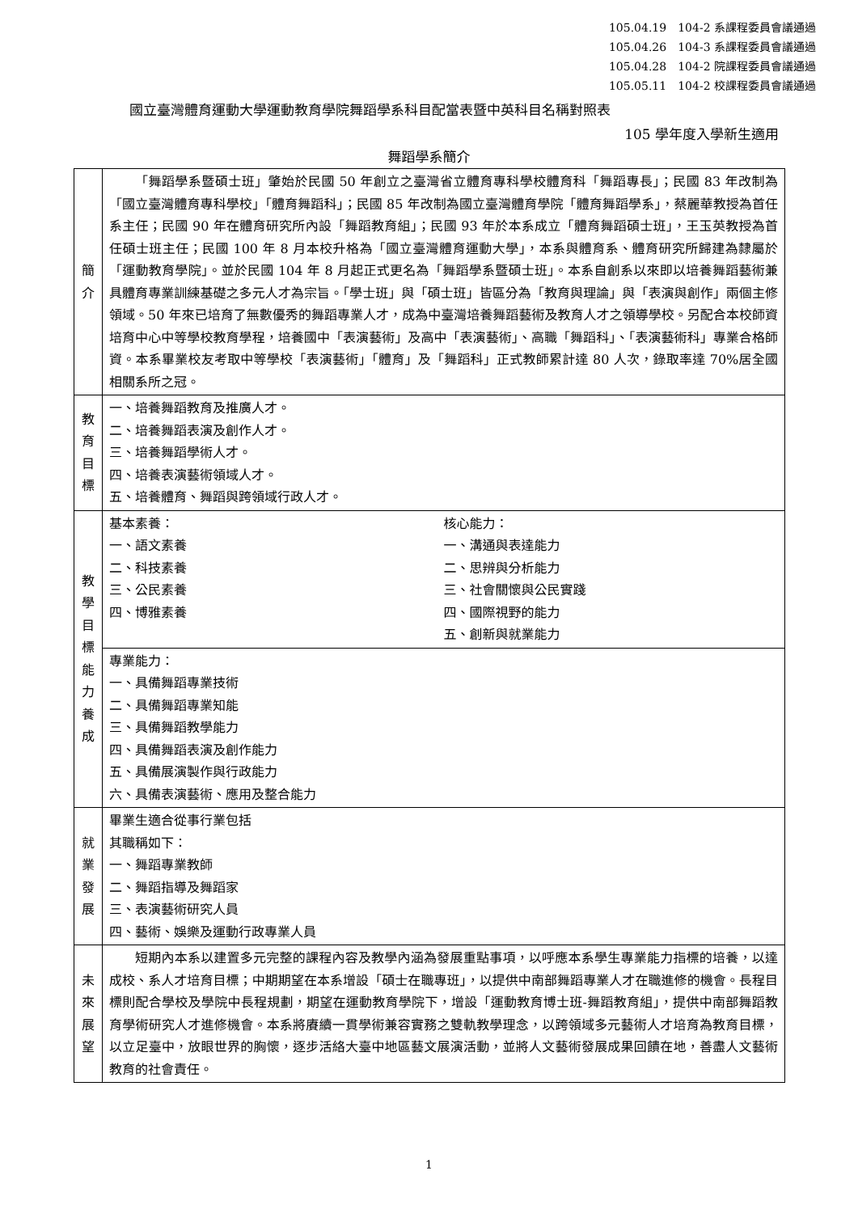105.04.19　104-2 系課程委員會議通過
105.04.26　104-3 系課程委員會議通過
105.04.28　104-2 院課程委員會議通過
105.05.11　104-2 校課程委員會議通過
國立臺灣體育運動大學運動教育學院舞蹈學系科目配當表暨中英科目名稱對照表
105 學年度入學新生適用
舞蹈學系簡介
| 簡 介 | 「舞蹈學系暨碩士班」肇始於民國 50 年創立之臺灣省立體育專科學校體育科「舞蹈專長」；民國 83 年改制為「國立臺灣體育專科學校」「體育舞蹈科」；民國 85 年改制為國立臺灣體育學院「體育舞蹈學系」，蔡麗華教授為首任系主任；民國 90 年在體育研究所內設「舞蹈教育組」；民國 93 年於本系成立「體育舞蹈碩士班」，王玉英教授為首任碩士班主任；民國 100 年 8 月本校升格為「國立臺灣體育運動大學」，本系與體育系、體育研究所歸建為隸屬於「運動教育學院」。並於民國 104 年 8 月起正式更名為「舞蹈學系暨碩士班」。本系自創系以來即以培養舞蹈藝術兼具體育專業訓練基礎之多元人才為宗旨。「學士班」與「碩士班」皆區分為「教育與理論」與「表演與創作」兩個主修領域。50 年來已培育了無數優秀的舞蹈專業人才，成為中臺灣培養舞蹈藝術及教育人才之領導學校。另配合本校師資培育中心中等學校教育學程，培養國中「表演藝術」及高中「表演藝術」、高職「舞蹈科」、「表演藝術科」專業合格師資。本系畢業校友考取中等學校「表演藝術」「體育」及「舞蹈科」正式教師累計達 80 人次，錄取率達 70%居全國相關系所之冠。 |
| 教 育 目 標 | 一、培養舞蹈教育及推廣人才。 二、培養舞蹈表演及創作人才。 三、培養舞蹈學術人才。 四、培養表演藝術領域人才。 五、培養體育、舞蹈與跨領域行政人才。 |
| 教 學 目 標 能 力 養 成 | 基本素養： 一、語文素養 二、科技素養 三、公民素養 四、博雅素養 核心能力： 一、溝通與表達能力 二、思辨與分析能力 三、社會關懷與公民實踐 四、國際視野的能力 五、創新與就業能力 |
| | 專業能力： 一、具備舞蹈專業技術 二、具備舞蹈專業知能 三、具備舞蹈教學能力 四、具備舞蹈表演及創作能力 五、具備展演製作與行政能力 六、具備表演藝術、應用及整合能力 |
| 就 業 發 展 | 畢業生適合從事行業包括 其職稱如下： 一、舞蹈專業教師 二、舞蹈指導及舞蹈家 三、表演藝術研究人員 四、藝術、娛樂及運動行政專業人員 |
| 未 來 展 望 | 短期內本系以建置多元完整的課程內容及教學內涵為發展重點事項，以呼應本系學生專業能力指標的培養，以達成校、系人才培育目標；中期期望在本系增設「碩士在職專班」，以提供中南部舞蹈專業人才在職進修的機會。長程目標則配合學校及學院中長程規劃，期望在運動教育學院下，增設「運動教育博士班-舞蹈教育組」，提供中南部舞蹈教育學術研究人才進修機會。本系將賡續一貫學術兼容實務之雙軌教學理念，以跨領域多元藝術人才培育為教育目標，以立足臺中，放眼世界的胸懷，逐步活絡大臺中地區藝文展演活動，並將人文藝術發展成果回饋在地，善盡人文藝術教育的社會責任。 |
1